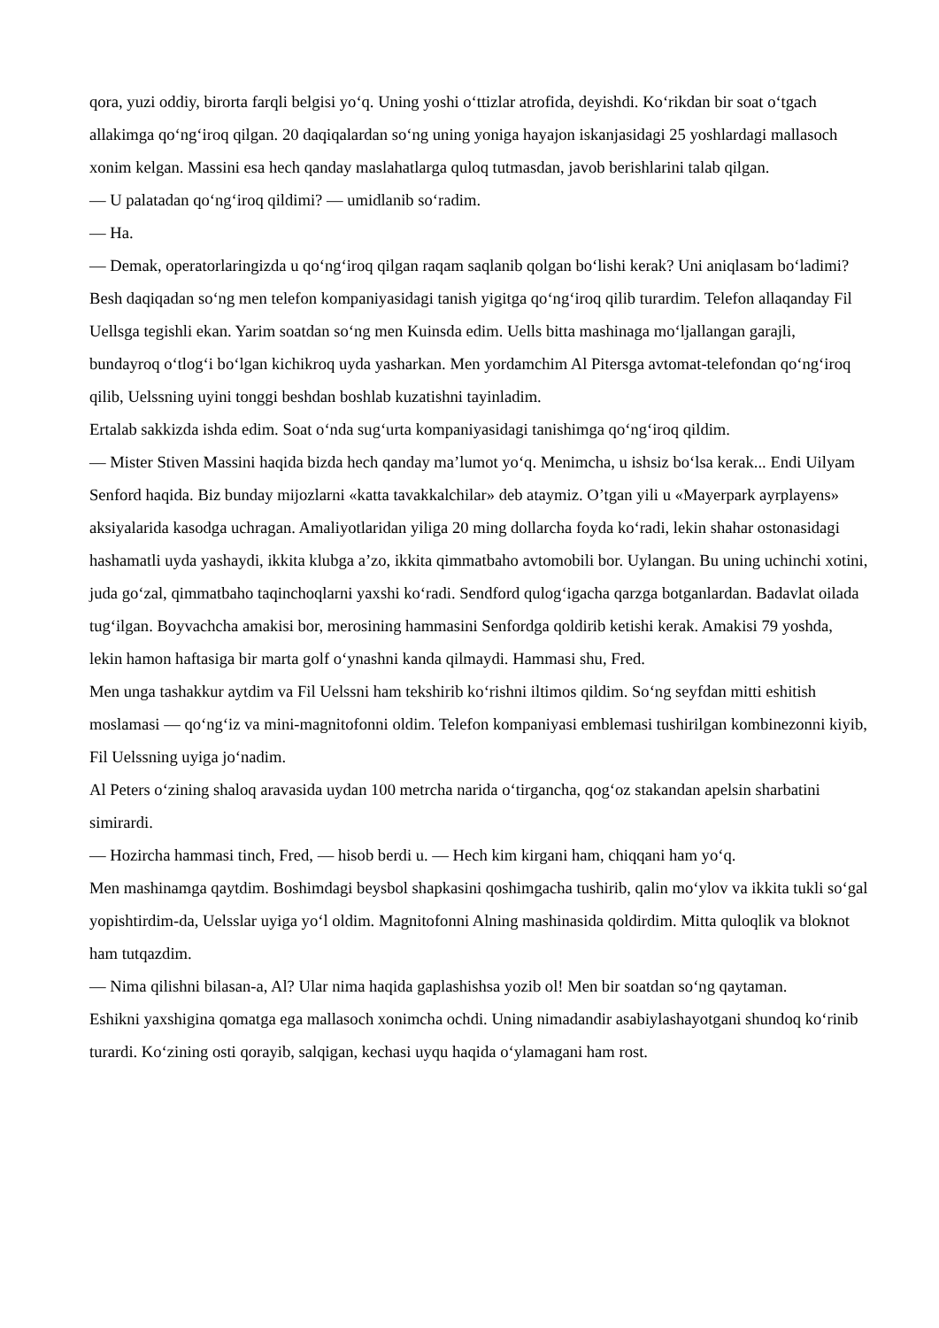qora, yuzi oddiy, birorta farqli belgisi yo‘q. Uning yoshi o‘ttizlar atrofida, deyishdi. Ko‘rikdan bir soat o‘tgach allakimga qo‘ng‘iroq qilgan. 20 daqiqalardan so‘ng uning yoniga hayajon iskanjasidagi 25 yoshlardagi mallasoch xonim kelgan. Massini esa hech qanday maslahatlarga quloq tutmasdan, javob berishlarini talab qilgan.
— U palatadan qo‘ng‘iroq qildimi? — umidlanib so‘radim.
— Ha.
— Demak, operatorlaringizda u qo‘ng‘iroq qilgan raqam saqlanib qolgan bo‘lishi kerak? Uni aniqlasam bo‘ladimi?
Besh daqiqadan so‘ng men telefon kompaniyasidagi tanish yigitga qo‘ng‘iroq qilib turardim. Telefon allaqanday Fil Uellsga tegishli ekan. Yarim soatdan so‘ng men Kuinsda edim. Uells bitta mashinaga mo‘ljallangan garajli, bundayroq o‘tlog‘i bo‘lgan kichikroq uyda yasharkan. Men yordamchim Al Pitersga avtomat-telefondan qo‘ng‘iroq qilib, Uelssning uyini tonggi beshdan boshlab kuzatishni tayinladim.
Ertalab sakkizda ishda edim. Soat o‘nda sug‘urta kompaniyasidagi tanishimga qo‘ng‘iroq qildim.
— Mister Stiven Massini haqida bizda hech qanday ma’lumot yo‘q. Menimcha, u ishsiz bo‘lsa kerak... Endi Uilyam Senford haqida. Biz bunday mijozlarni «katta tavakkalchilar» deb ataymiz. O’tgan yili u «Mayerpark ayrplayens» aksiyalarida kasodga uchragan. Amaliyotlaridan yiliga 20 ming dollarcha foyda ko‘radi, lekin shahar ostonasidagi hashamatli uyda yashaydi, ikkita klubga a’zo, ikkita qimmatbaho avtomobili bor. Uylangan. Bu uning uchinchi xotini, juda go‘zal, qimmatbaho taqinchoqlarni yaxshi ko‘radi. Sendford qulog‘igacha qarzga botganlardan. Badavlat oilada tug‘ilgan. Boyvachcha amakisi bor, merosining hammasini Senfordga qoldirib ketishi kerak. Amakisi 79 yoshda, lekin hamon haftasiga bir marta golf o‘ynashni kanda qilmaydi. Hammasi shu, Fred.
Men unga tashakkur aytdim va Fil Uelssni ham tekshirib ko‘rishni iltimos qildim. So‘ng seyfdan mitti eshitish moslamasi — qo‘ng‘iz va mini-magnitofonni oldim. Telefon kompaniyasi emblemasi tushirilgan kombinezonni kiyib, Fil Uelssning uyiga jo‘nadim.
Al Peters o‘zining shaloq aravasida uydan 100 metrcha narida o‘tirgancha, qog‘oz stakandan apelsin sharbatini simirardi.
— Hozircha hammasi tinch, Fred, — hisob berdi u. — Hech kim kirgani ham, chiqqani ham yo‘q.
Men mashinamga qaytdim. Boshimdagi beysbol shapkasini qoshimgacha tushirib, qalin mo‘ylov va ikkita tukli so‘gal yopishtirdim-da, Uelsslar uyiga yo‘l oldim. Magnitofonni Alning mashinasida qoldirdim. Mitta quloqlik va bloknot ham tutqazdim.
— Nima qilishni bilasan-a, Al? Ular nima haqida gaplashishsa yozib ol! Men bir soatdan so‘ng qaytaman.
Eshikni yaxshigina qomatga ega mallasoch xonimcha ochdi. Uning nimadandir asabiylashayotgani shundoq ko‘rinib turardi. Ko‘zining osti qorayib, salqigan, kechasi uyqu haqida o‘ylamagani ham rost.